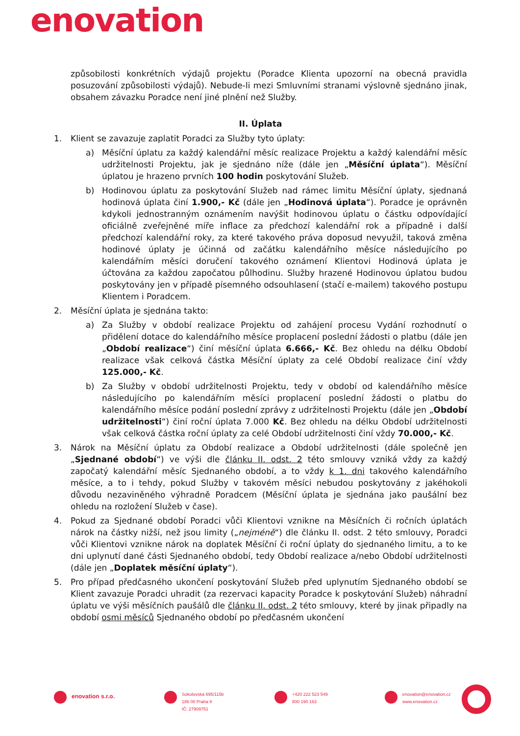enovation
způsobilosti konkrétních výdajů projektu (Poradce Klienta upozorní na obecná pravidla posuzování způsobilosti výdajů). Nebude-li mezi Smluvními stranami výslovně sjednáno jinak, obsahem závazku Poradce není jiné plnění než Služby.
II. Úplata
1. Klient se zavazuje zaplatit Poradci za Služby tyto úplaty:
a) Měsíční úplatu za každý kalendářní měsíc realizace Projektu a každý kalendářní měsíc udržitelnosti Projektu, jak je sjednáno níže (dále jen „Měsíční úplata“). Měsíční úplatou je hrazeno prvních 100 hodin poskytování Služeb.
b) Hodinovou úplatu za poskytování Služeb nad rámec limitu Měsíční úplaty, sjednaná hodinová úplata činí 1.900,- Kč (dále jen „Hodinová úplata“). Poradce je oprávněn kdykoli jednostranným oznámením navýšit hodinovou úplatu o částku odpovídající oficiálně zveřejněné míře inflace za předchozí kalendářní rok a případně i další předchozí kalendářní roky, za které takového práva doposud nevyužil, taková změna hodinové úplaty je účinná od začátku kalendářního měsíce následujícího po kalendářním měsíci doručení takového oznámení Klientovi Hodinová úplata je účtována za každou započatou půlhodinu. Služby hrazené Hodinovou úplatou budou poskytovány jen v případě písemného odsouhlasení (stačí e-mailem) takového postupu Klientem i Poradcem.
2. Měsíční úplata je sjednána takto:
a) Za Služby v období realizace Projektu od zahájení procesu Vydání rozhodnutí o přidělení dotace do kalendářního měsíce proplacení poslední žádosti o platbu (dále jen „Období realizace“) činí měsíční úplata 6.666,- Kč. Bez ohledu na délku Období realizace však celková částka Měsíční úplaty za celé Období realizace činí vždy 125.000,- Kč.
b) Za Služby v období udržitelnosti Projektu, tedy v období od kalendářního měsíce následujícího po kalendářním měsíci proplacení poslední žádosti o platbu do kalendářního měsíce podání poslední zprávy z udržitelnosti Projektu (dále jen „Období udržitelnosti“) činí roční úplata 7.000 Kč. Bez ohledu na délku Období udržitelnosti však celková částka roční úplaty za celé Období udržitelnosti činí vždy 70.000,- Kč.
3. Nárok na Měsíční úplatu za Období realizace a Období udržitelnosti (dále společně jen „Sjednané období“) ve výši dle článku II. odst. 2 této smlouvy vzniká vždy za každý započatý kalendářní měsíc Sjednaného období, a to vždy k 1. dni takového kalendářního měsíce, a to i tehdy, pokud Služby v takovém měsíci nebudou poskytovány z jakéhokoli důvodu nezaviněného výhradně Poradcem (Měsíční úplata je sjednána jako paušální bez ohledu na rozložení Služeb v čase).
4. Pokud za Sjednané období Poradci vůči Klientovi vznikne na Měsíčních či ročních úplatách nárok na částky nižší, než jsou limity („nejméně“) dle článku II. odst. 2 této smlouvy, Poradci vůči Klientovi vznikne nárok na doplatek Měsíční či roční úplaty do sjednaného limitu, a to ke dni uplynutí dané části Sjednaného období, tedy Období realizace a/nebo Období udržitelnosti (dále jen „Doplatek měsíční úplaty“).
5. Pro případ předčasného ukončení poskytování Služeb před uplynutím Sjednaného období se Klient zavazuje Poradci uhradit (za rezervaci kapacity Poradce k poskytování Služeb) náhradní úplatu ve výši měsíčních paušálů dle článku II. odst. 2 této smlouvy, které by jinak připadly na období osmi měsíců Sjednaného období po předčasném ukončení
enovation s.r.o.
Sokolovská 695/115b
186 00 Praha 8
IČ: 27909751
+420 222 523 549
800 190 163
enovation@enovation.cz
www.enovation.cz